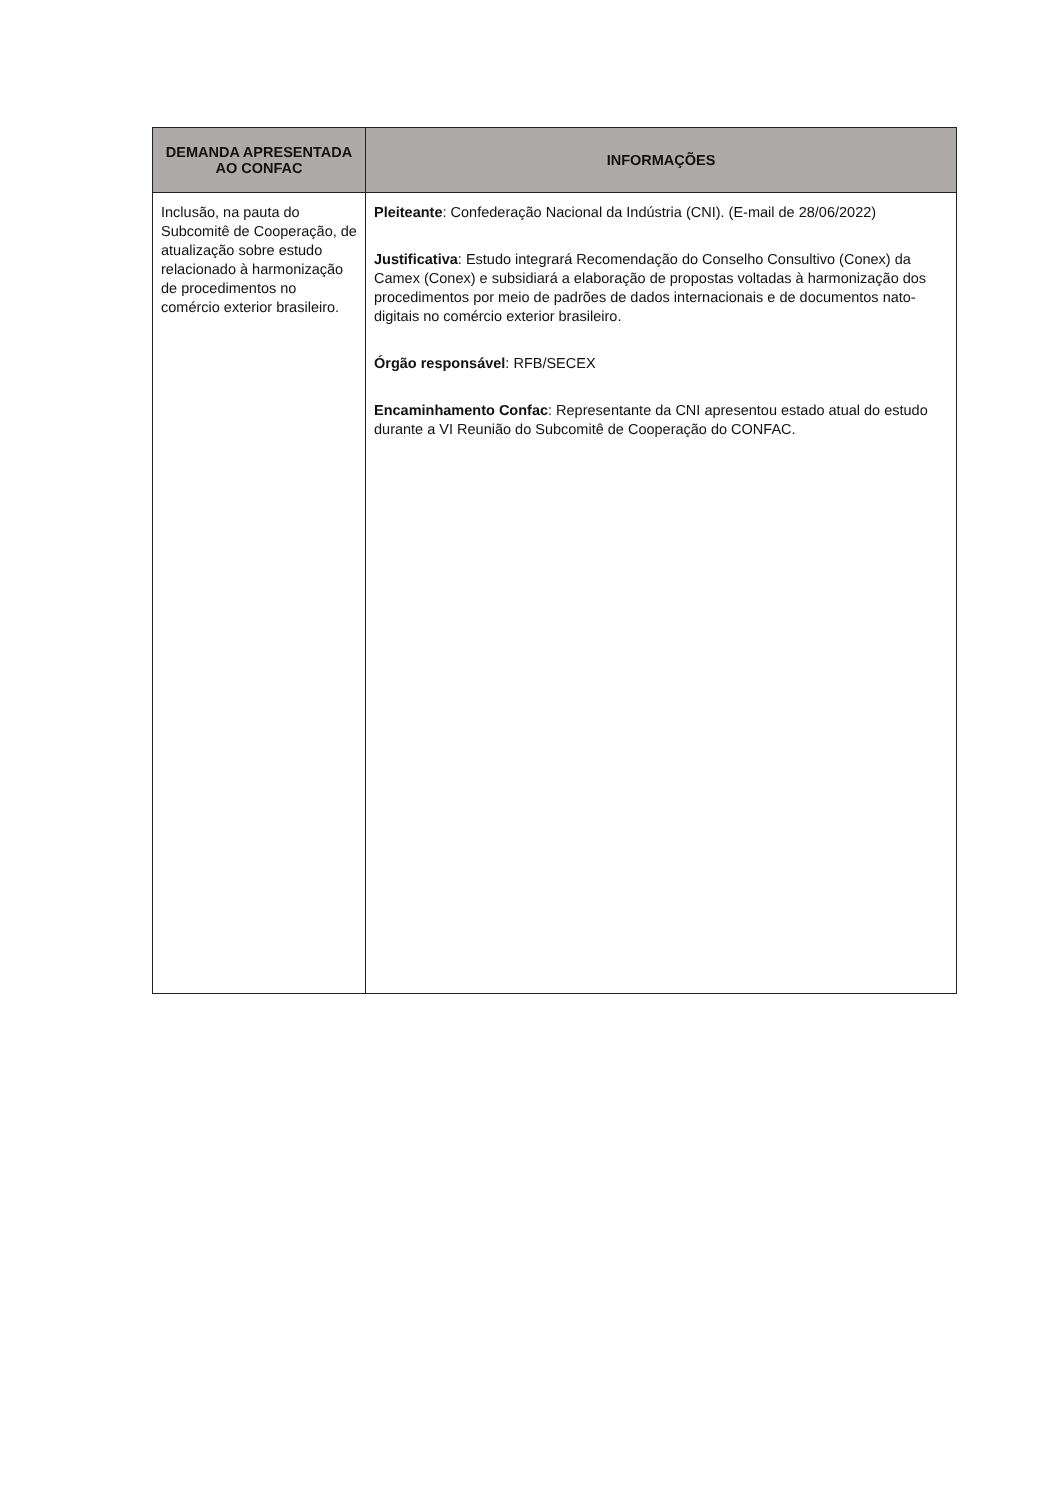| DEMANDA APRESENTADA AO CONFAC | INFORMAÇÕES |
| --- | --- |
| Inclusão, na pauta do Subcomitê de Cooperação, de atualização sobre estudo relacionado à harmonização de procedimentos no comércio exterior brasileiro. | Pleiteante : Confederação Nacional da Indústria (CNI). (E-mail de 28/06/2022) Justificativa : Estudo integrará Recomendação do Conselho Consultivo (Conex) da Camex (Conex) e subsidiará a elaboração de propostas voltadas à harmonização dos procedimentos por meio de padrões de dados internacionais e de documentos nato-digitais no comércio exterior brasileiro. Órgão responsável : RFB/SECEX Encaminhamento Confac : Representante da CNI apresentou estado atual do estudo durante a VI Reunião do Subcomitê de Cooperação do CONFAC. |